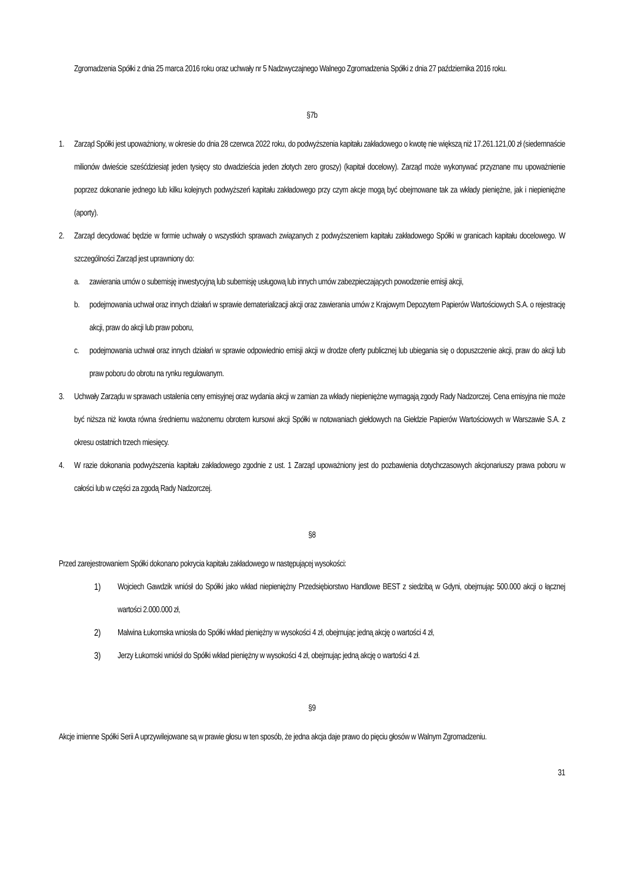Zgromadzenia Spółki z dnia 25 marca 2016 roku oraz uchwały nr 5 Nadzwyczajnego Walnego Zgromadzenia Spółki z dnia 27 października 2016 roku.
§7b
1. Zarząd Spółki jest upoważniony, w okresie do dnia 28 czerwca 2022 roku, do podwyższenia kapitału zakładowego o kwotę nie większą niż 17.261.121,00 zł (siedemnaście milionów dwieście sześćdziesiąt jeden tysięcy sto dwadzieścia jeden złotych zero groszy) (kapitał docelowy). Zarząd może wykonywać przyznane mu upoważnienie poprzez dokonanie jednego lub kilku kolejnych podwyższeń kapitału zakładowego przy czym akcje mogą być obejmowane tak za wkłady pieniężne, jak i niepieniężne (aporty).
2. Zarząd decydować będzie w formie uchwały o wszystkich sprawach związanych z podwyższeniem kapitału zakładowego Spółki w granicach kapitału docelowego. W szczególności Zarząd jest uprawniony do:
a. zawierania umów o subemisję inwestycyjną lub subemisję usługową lub innych umów zabezpieczających powodzenie emisji akcji,
b. podejmowania uchwał oraz innych działań w sprawie dematerializacji akcji oraz zawierania umów z Krajowym Depozytem Papierów Wartościowych S.A. o rejestrację akcji, praw do akcji lub praw poboru,
c. podejmowania uchwał oraz innych działań w sprawie odpowiednio emisji akcji w drodze oferty publicznej lub ubiegania się o dopuszczenie akcji, praw do akcji lub praw poboru do obrotu na rynku regulowanym.
3. Uchwały Zarządu w sprawach ustalenia ceny emisyjnej oraz wydania akcji w zamian za wkłady niepieniężne wymagają zgody Rady Nadzorczej. Cena emisyjna nie może być niższa niż kwota równa średniemu ważonemu obrotem kursowi akcji Spółki w notowaniach giełdowych na Giełdzie Papierów Wartościowych w Warszawie S.A. z okresu ostatnich trzech miesięcy.
4. W razie dokonania podwyższenia kapitału zakładowego zgodnie z ust. 1 Zarząd upoważniony jest do pozbawienia dotychczasowych akcjonariuszy prawa poboru w całości lub w części za zgodą Rady Nadzorczej.
§8
Przed zarejestrowaniem Spółki dokonano pokrycia kapitału zakładowego w następującej wysokości:
1) Wojciech Gawdzik wniósł do Spółki jako wkład niepieniężny Przedsiębiorstwo Handlowe BEST z siedzibą w Gdyni, obejmując 500.000 akcji o łącznej wartości 2.000.000 zł,
2) Malwina Łukomska wniosła do Spółki wkład pieniężny w wysokości 4 zł, obejmując jedną akcję o wartości 4 zł,
3) Jerzy Łukomski wniósł do Spółki wkład pieniężny w wysokości 4 zł, obejmując jedną akcję o wartości 4 zł.
§9
Akcje imienne Spółki Serii A uprzywilejowane są w prawie głosu w ten sposób, że jedna akcja daje prawo do pięciu głosów w Walnym Zgromadzeniu.
31